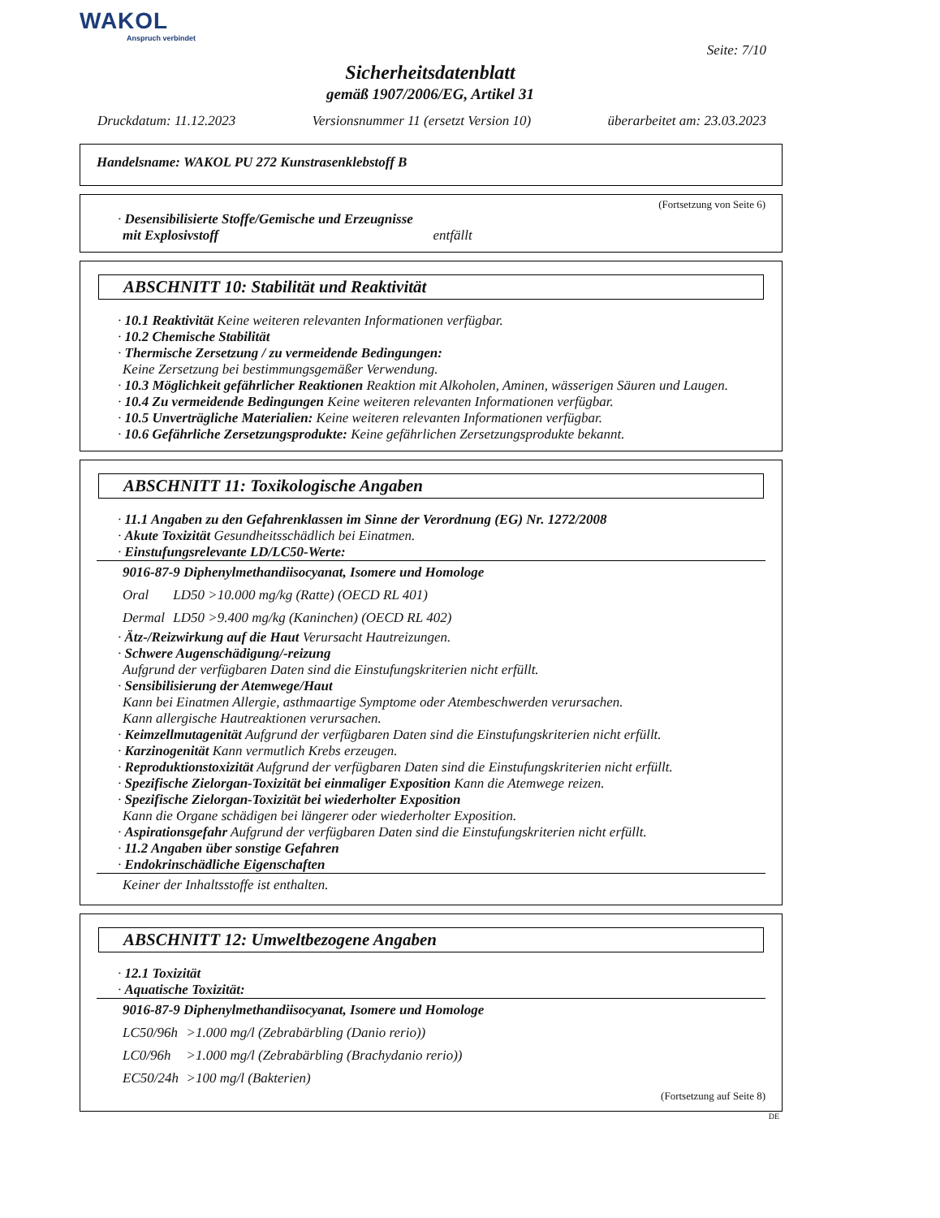WAKOL
Anspruch verbindet
Seite: 7/10
Sicherheitsdatenblatt
gemäß 1907/2006/EG, Artikel 31
Druckdatum: 11.12.2023 Versionsnummer 11 (ersetzt Version 10) überarbeitet am: 23.03.2023
Handelsname: WAKOL PU 272 Kunstrasenklebstoff B
(Fortsetzung von Seite 6)
· Desensibilisierte Stoffe/Gemische und Erzeugnisse
mit Explosivstoff entfällt
ABSCHNITT 10: Stabilität und Reaktivität
· 10.1 Reaktivität Keine weiteren relevanten Informationen verfügbar.
· 10.2 Chemische Stabilität
· Thermische Zersetzung / zu vermeidende Bedingungen:
Keine Zersetzung bei bestimmungsgemäßer Verwendung.
· 10.3 Möglichkeit gefährlicher Reaktionen Reaktion mit Alkoholen, Aminen, wässerigen Säuren und Laugen.
· 10.4 Zu vermeidende Bedingungen Keine weiteren relevanten Informationen verfügbar.
· 10.5 Unverträgliche Materialien: Keine weiteren relevanten Informationen verfügbar.
· 10.6 Gefährliche Zersetzungsprodukte: Keine gefährlichen Zersetzungsprodukte bekannt.
ABSCHNITT 11: Toxikologische Angaben
· 11.1 Angaben zu den Gefahrenklassen im Sinne der Verordnung (EG) Nr. 1272/2008
· Akute Toxizität Gesundheitsschädlich bei Einatmen.
· Einstufungsrelevante LD/LC50-Werte:
| 9016-87-9 Diphenylmethandiisocyanat, Isomere und Homologe | |
| Oral | LD50 >10.000 mg/kg (Ratte) (OECD RL 401) |
| Dermal | LD50 >9.400 mg/kg (Kaninchen) (OECD RL 402) |
· Ätz-/Reizwirkung auf die Haut Verursacht Hautreizungen.
· Schwere Augenschädigung/-reizung
Aufgrund der verfügbaren Daten sind die Einstufungskriterien nicht erfüllt.
· Sensibilisierung der Atemwege/Haut
Kann bei Einatmen Allergie, asthmaartige Symptome oder Atembeschwerden verursachen.
Kann allergische Hautreaktionen verursachen.
· Keimzellmutagenität Aufgrund der verfügbaren Daten sind die Einstufungskriterien nicht erfüllt.
· Karzinogenität Kann vermutlich Krebs erzeugen.
· Reproduktionstoxizität Aufgrund der verfügbaren Daten sind die Einstufungskriterien nicht erfüllt.
· Spezifische Zielorgan-Toxizität bei einmaliger Exposition Kann die Atemwege reizen.
· Spezifische Zielorgan-Toxizität bei wiederholter Exposition
Kann die Organe schädigen bei längerer oder wiederholter Exposition.
· Aspirationsgefahr Aufgrund der verfügbaren Daten sind die Einstufungskriterien nicht erfüllt.
· 11.2 Angaben über sonstige Gefahren
· Endokrinschädliche Eigenschaften
| Keiner der Inhaltsstoffe ist enthalten. |
ABSCHNITT 12: Umweltbezogene Angaben
· 12.1 Toxizität
· Aquatische Toxizität:
| 9016-87-9 Diphenylmethandiisocyanat, Isomere und Homologe | |
| LC50/96h | >1.000 mg/l (Zebrabärbling (Danio rerio)) |
| LC0/96h | >1.000 mg/l (Zebrabärbling (Brachydanio rerio)) |
| EC50/24h | >100 mg/l (Bakterien) |
(Fortsetzung auf Seite 8)
DE